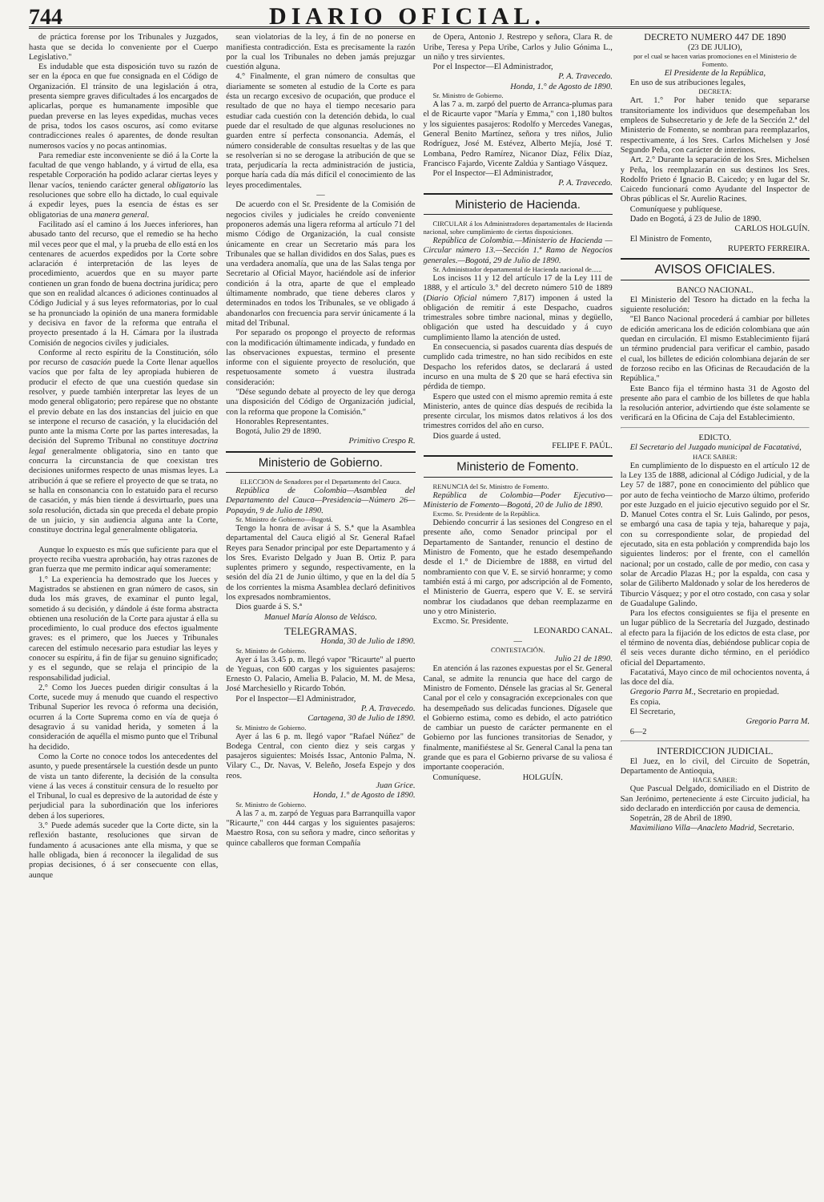744 DIARIO OFICIAL.
de práctica forense por los Tribunales y Juzgados, hasta que se decida lo conveniente por el Cuerpo Legislativo."
Es indudable que esta disposición tuvo su razón de ser en la época en que fue consignada en el Código de Organización. El tránsito de una legislación á otra, presenta siempre graves dificultades á los encargados de aplicarlas, porque es humanamente imposible que puedan preverse en las leyes expedidas, muchas veces de prisa, todos los casos oscuros, así como evitarse contradicciones reales ó aparentes, de donde resultan numerosos vacíos y no pocas antinomias.
Para remediar este inconveniente se dió á la Corte la facultad de que vengo hablando, y á virtud de ella, esa respetable Corporación ha podido aclarar ciertas leyes y llenar vacíos, teniendo carácter general obligatorio las resoluciones que sobre ello ha dictado, lo cual equivale á expedir leyes, pues la esencia de éstas es ser obligatorias de una manera general.
Facilitado así el camino á los Jueces inferiores, han abusado tanto del recurso, que el remedio se ha hecho mil veces peor que el mal, y la prueba de ello está en los centenares de acuerdos expedidos por la Corte sobre aclaración é interpretación de las leyes de procedimiento, acuerdos que en su mayor parte contienen un gran fondo de buena doctrina jurídica; pero que son en realidad alcances ó adiciones continuados al Código Judicial y á sus leyes reformatorias, por lo cual se ha pronunciado la opinión de una manera formidable y decisiva en favor de la reforma que entraña el proyecto presentado á la H. Cámara por la ilustrada Comisión de negocios civiles y judiciales.
Conforme al recto espíritu de la Constitución, sólo por recurso de casación puede la Corte llenar aquellos vacíos que por falta de ley apropiada hubieren de producir el efecto de que una cuestión quedase sin resolver, y puede también interpretar las leyes de un modo general obligatorio; pero repárese que no obstante el previo debate en las dos instancias del juicio en que se interpone el recurso de casación, y la elucidación del punto ante la misma Corte por las partes interesadas, la decisión del Supremo Tribunal no constituye doctrina legal generalmente obligatoria, sino en tanto que concurra la circunstancia de que coexistan tres decisiones uniformes respecto de unas mismas leyes. La atribución á que se refiere el proyecto de que se trata, no se halla en consonancia con lo estatuido para el recurso de casación, y más bien tiende á desvirtuarlo, pues una sola resolución, dictada sin que preceda el debate propio de un juicio, y sin audiencia alguna ante la Corte, constituye doctrina legal generalmente obligatoria.
—
Aunque lo expuesto es más que suficiente para que el proyecto reciba vuestra aprobación, hay otras razones de gran fuerza que me permito indicar aquí someramente:
1.° La experiencia ha demostrado que los Jueces y Magistrados se abstienen en gran número de casos, sin duda los más graves, de examinar el punto legal, sometido á su decisión, y dándole á éste forma abstracta obtienen una resolución de la Corte para ajustar á ella su procedimiento, lo cual produce dos efectos igualmente graves: es el primero, que los Jueces y Tribunales carecen del estímulo necesario para estudiar las leyes y conocer su espíritu, á fin de fijar su genuino significado; y es el segundo, que se relaja el principio de la responsabilidad judicial.
2.° Como los Jueces pueden dirigir consultas á la Corte, sucede muy á menudo que cuando el respectivo Tribunal Superior les revoca ó reforma una decisión, ocurren á la Corte Suprema como en vía de queja ó desagravio á su vanidad herida, y someten á la consideración de aquélla el mismo punto que el Tribunal ha decidido.
Como la Corte no conoce todos los antecedentes del asunto, y puede presentársele la cuestión desde un punto de vista un tanto diferente, la decisión de la consulta viene á las veces á constituir censura de lo resuelto por el Tribunal, lo cual es depresivo de la autoridad de éste y perjudicial para la subordinación que los inferiores deben á los superiores.
3.° Puede además suceder que la Corte dicte, sin la reflexión bastante, resoluciones que sirvan de fundamento á acusaciones ante ella misma, y que se halle obligada, bien á reconocer la ilegalidad de sus propias decisiones, ó á ser consecuente con ellas, aunque
sean violatorias de la ley, á fin de no ponerse en manifiesta contradicción. Esta es precisamente la razón por la cual los Tribunales no deben jamás prejuzgar cuestión alguna.
4.° Finalmente, el gran número de consultas que diariamente se someten al estudio de la Corte es para ésta un recargo excesivo de ocupación, que produce el resultado de que no haya el tiempo necesario para estudiar cada cuestión con la detención debida, lo cual puede dar el resultado de que algunas resoluciones no guarden entre sí perfecta consonancia. Además, el número considerable de consultas resueltas y de las que se resolverían si no se derogase la atribución de que se trata, perjudicaría la recta administración de justicia, porque haría cada día más difícil el conocimiento de las leyes procedimentales.
—
De acuerdo con el Sr. Presidente de la Comisión de negocios civiles y judiciales he creído conveniente proponeros además una ligera reforma al artículo 71 del mismo Código de Organización, la cual consiste únicamente en crear un Secretario más para los Tribunales que se hallan divididos en dos Salas, pues es una verdadera anomalía, que una de las Salas tenga por Secretario al Oficial Mayor, haciéndole así de inferior condición á la otra, aparte de que el empleado últimamente nombrado, que tiene deberes claros y determinados en todos los Tribunales, se ve obligado á abandonarlos con frecuencia para servir únicamente á la mitad del Tribunal.
Por separado os propongo el proyecto de reformas con la modificación últimamente indicada, y fundado en las observaciones expuestas, termino el presente informe con el siguiente proyecto de resolución, que respetuosamente someto á vuestra ilustrada consideración:
"Dése segundo debate al proyecto de ley que deroga una disposición del Código de Organización judicial, con la reforma que propone la Comisión."
Honorables Representantes.
Bogotá, Julio 29 de 1890.
Primitivo Crespo R.
Ministerio de Gobierno.
ELECCION de Senadores por el Departamento del Cauca.
República de Colombia—Asamblea del Departamento del Cauca—Presidencia—Número 26—Popayán, 9 de Julio de 1890.
Sr. Ministro de Gobierno—Bogotá.
Tengo la honra de avisar á S. S.ª que la Asamblea departamental del Cauca eligió al Sr. General Rafael Reyes para Senador principal por este Departamento y á los Sres. Evaristo Delgado y Juan B. Ortiz P. para suplentes primero y segundo, respectivamente, en la sesión del día 21 de Junio último, y que en la del día 5 de los corrientes la misma Asamblea declaró definitivos los expresados nombramientos.
Dios guarde á S. S.ª
Manuel María Alonso de Velásco.
TELEGRAMAS.
Honda, 30 de Julio de 1890.
Sr. Ministro de Gobierno.
Ayer á las 3.45 p. m. llegó vapor "Ricaurte" al puerto de Yeguas, con 600 cargas y los siguientes pasajeros: Ernesto O. Palacio, Amelia B. Palacio, M. M. de Mesa, José Marchesiello y Ricardo Tobón.
Por el Inspector—El Administrador,
P. A. Travecedo.
Cartagena, 30 de Julio de 1890.
Sr. Ministro de Gobierno.
Ayer á las 6 p. m. llegó vapor "Rafael Núñez" de Bodega Central, con ciento diez y seis cargas y pasajeros siguientes: Moisés Issac, Antonio Palma, N. Vilary C., Dr. Navas, V. Beleño, Josefa Espejo y dos reos.
Juan Grice.
Honda, 1.° de Agosto de 1890.
Sr. Ministro de Gobierno.
A las 7 a. m. zarpó de Yeguas para Barranquilla vapor "Ricaurte," con 444 cargas y los siguientes pasajeros: Maestro Rosa, con su señora y madre, cinco señoritas y quince caballeros que forman Compañía
de Opera, Antonio J. Restrepo y señora, Clara R. de Uribe, Teresa y Pepa Uribe, Carlos y Julio Gónima L., un niño y tres sirvientes.
Por el Inspector—El Administrador,
P. A. Travecedo.
Honda, 1.° de Agosto de 1890.
Sr. Ministro de Gobierno.
A las 7 a. m. zarpó del puerto de Arranca-plumas para el de Ricaurte vapor "María y Emma," con 1,180 bultos y los siguientes pasajeros: Rodolfo y Mercedes Vanegas, General Benito Martínez, señora y tres niños, Julio Rodríguez, José M. Estévez, Alberto Mejía, José T. Lombana, Pedro Ramírez, Nicanor Díaz, Félix Díaz, Francisco Fajardo, Vicente Zaldúa y Santiago Vásquez.
Por el Inspector—El Administrador,
P. A. Travecedo.
Ministerio de Hacienda.
CIRCULAR á los Administradores departamentales de Hacienda nacional, sobre cumplimiento de ciertas disposiciones.
República de Colombia.—Ministerio de Hacienda —Circular número 13.—Sección 1.ª Ramo de Negocios generales.—Bogotá, 29 de Julio de 1890.
Sr. Administrador departamental de Hacienda nacional de......
Los incisos 11 y 12 del artículo 17 de la Ley 111 de 1888, y el artículo 3.° del decreto número 510 de 1889 (Diario Oficial número 7,817) imponen á usted la obligación de remitir á este Despacho, cuadros trimestrales sobre timbre nacional, minas y degüello, obligación que usted ha descuidado y á cuyo cumplimiento llamo la atención de usted.
En consecuencia, si pasados cuarenta días después de cumplido cada trimestre, no han sido recibidos en este Despacho los referidos datos, se declarará á usted incurso en una multa de $ 20 que se hará efectiva sin pérdida de tiempo.
Espero que usted con el mismo apremio remita á este Ministerio, antes de quince días después de recibida la presente circular, los mismos datos relativos á los dos trimestres corridos del año en curso.
Dios guarde á usted.
FELIPE F. PAÚL.
Ministerio de Fomento.
RENUNCIA del Sr. Ministro de Fomento.
República de Colombia—Poder Ejecutivo—Ministerio de Fomento—Bogotá, 20 de Julio de 1890.
Excmo. Sr. Presidente de la República.
Debiendo concurrir á las sesiones del Congreso en el presente año, como Senador principal por el Departamento de Santander, renuncio el destino de Ministro de Fomento, que he estado desempeñando desde el 1.° de Diciembre de 1888, en virtud del nombramiento con que V. E. se sirvió honrarme; y como también está á mi cargo, por adscripción al de Fomento, el Ministerio de Guerra, espero que V. E. se servirá nombrar los ciudadanos que deban reemplazarme en uno y otro Ministerio.
Excmo. Sr. Presidente.
LEONARDO CANAL.
—
CONTESTACIÓN.
Julio 21 de 1890.
En atención á las razones expuestas por el Sr. General Canal, se admite la renuncia que hace del cargo de Ministro de Fomento. Dénsele las gracias al Sr. General Canal por el celo y consagración excepcionales con que ha desempeñado sus delicadas funciones. Dígasele que el Gobierno estima, como es debido, el acto patriótico de cambiar un puesto de carácter permanente en el Gobierno por las funciones transitorias de Senador, y finalmente, manifiéstese al Sr. General Canal la pena tan grande que es para el Gobierno privarse de su valiosa é importante cooperación.
Comuníquese. HOLGUÍN.
DECRETO NUMERO 447 DE 1890
(23 DE JULIO),
por el cual se hacen varias promociones en el Ministerio de Fomento.
El Presidente de la República,
En uso de sus atribuciones legales,
DECRETA:
Art. 1.° Por haber tenido que separarse transitoriamente los individuos que desempeñaban los empleos de Subsecretario y de Jefe de la Sección 2.ª del Ministerio de Fomento, se nombran para reemplazarlos, respectivamente, á los Sres. Carlos Michelsen y José Segundo Peña, con carácter de interinos.
Art. 2.° Durante la separación de los Sres. Michelsen y Peña, los reemplazarán en sus destinos los Sres. Rodolfo Prieto é Ignacio B. Caicedo; y en lugar del Sr. Caicedo funcionará como Ayudante del Inspector de Obras públicas el Sr. Aurelio Racines.
Comuníquese y publíquese.
Dado en Bogotá, á 23 de Julio de 1890.
CARLOS HOLGUÍN.
El Ministro de Fomento,
RUPERTO FERREIRA.
AVISOS OFICIALES.
BANCO NACIONAL.
El Ministerio del Tesoro ha dictado en la fecha la siguiente resolución:
"El Banco Nacional procederá á cambiar por billetes de edición americana los de edición colombiana que aún quedan en circulación. El mismo Establecimiento fijará un término prudencial para verificar el cambio, pasado el cual, los billetes de edición colombiana dejarán de ser de forzoso recibo en las Oficinas de Recaudación de la República."
Este Banco fija el término hasta 31 de Agosto del presente año para el cambio de los billetes de que habla la resolución anterior, advirtiendo que éste solamente se verificará en la Oficina de Caja del Establecimiento.
EDICTO.
El Secretario del Juzgado municipal de Facatativá,
HACE SABER:
En cumplimiento de lo dispuesto en el artículo 12 de la Ley 135 de 1888, adicional al Código Judicial, y de la Ley 57 de 1887, pone en conocimiento del público que por auto de fecha veintiocho de Marzo último, proferido por este Juzgado en el juicio ejecutivo seguido por el Sr. D. Manuel Cotes contra el Sr. Luis Galindo, por pesos, se embargó una casa de tapia y teja, bahareque y paja, con su correspondiente solar, de propiedad del ejecutado, sita en esta población y comprendida bajo los siguientes linderos: por el frente, con el camellón nacional; por un costado, calle de por medio, con casa y solar de Arcadio Plazas H.; por la espalda, con casa y solar de Giliberto Maldonado y solar de los herederos de Tiburcio Vásquez; y por el otro costado, con casa y solar de Guadalupe Galindo.
Para los efectos consiguientes se fija el presente en un lugar público de la Secretaría del Juzgado, destinado al efecto para la fijación de los edictos de esta clase, por el término de noventa días, debiéndose publicar copia de él seis veces durante dicho término, en el periódico oficial del Departamento.
Facatativá, Mayo cinco de mil ochocientos noventa, á las doce del día.
Gregorio Parra M., Secretario en propiedad.
Es copia.
El Secretario,
Gregorio Parra M.
6—2
INTERDICCION JUDICIAL.
El Juez, en lo civil, del Circuito de Sopetrán, Departamento de Antioquia,
HACE SABER:
Que Pascual Delgado, domiciliado en el Distrito de San Jerónimo, perteneciente á este Circuito judicial, ha sido declarado en interdicción por causa de demencia.
Sopetrán, 28 de Abril de 1890.
Maximiliano Villa—Anacleto Madrid, Secretario.